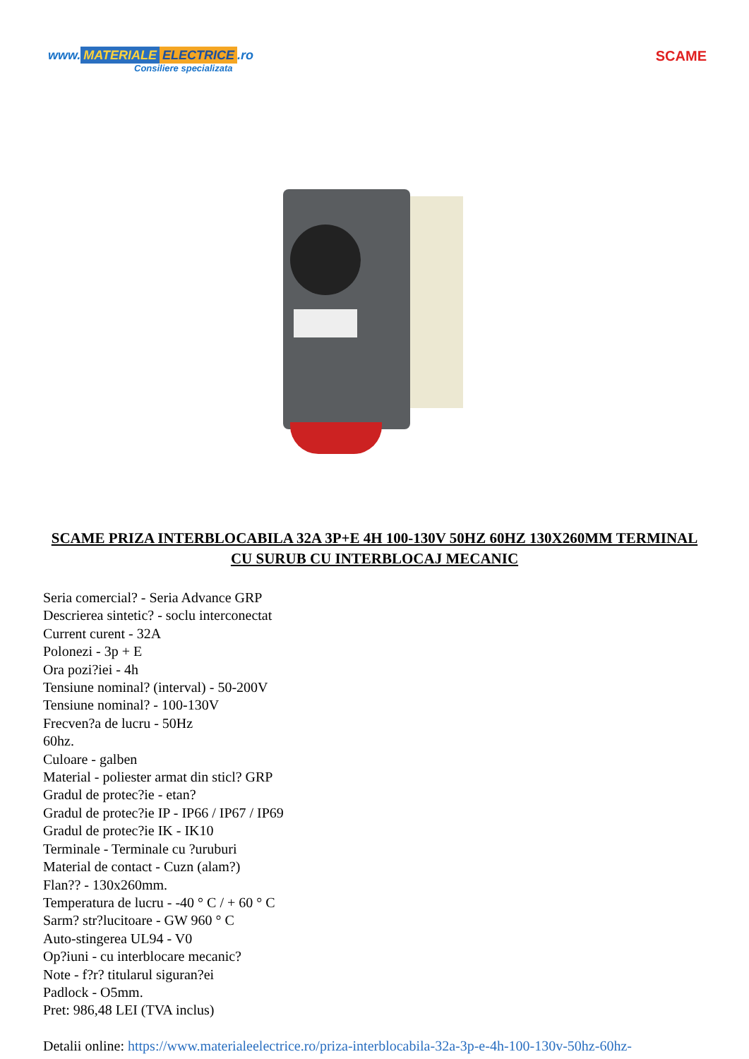www. MATERIALE ELECTRICE.ro
Consiliere specializata
SCAME
SCAME PRIZA INTERBLOCABILA 32A 3P+E 4H 100-130V 50HZ 60HZ 130X260MM TERMINAL CU SURUB CU INTERBLOCAJ MECANIC
Seria comercial? - Seria Advance GRP
Descrierea sintetic? - soclu interconectat
Current curent - 32A
Polonezi - 3p + E
Ora pozi?iei - 4h
Tensiune nominal? (interval) - 50-200V
Tensiune nominal? - 100-130V
Frecven?a de lucru - 50Hz
60hz.
Culoare - galben
Material - poliester armat din sticl? GRP
Gradul de protec?ie - etan?
Gradul de protec?ie IP - IP66 / IP67 / IP69
Gradul de protec?ie IK - IK10
Terminale - Terminale cu ?uruburi
Material de contact - Cuzn (alam?)
Flan?? - 130x260mm.
Temperatura de lucru - -40 ° C / + 60 ° C
Sarm? str?lucitoare - GW 960 ° C
Auto-stingerea UL94 - V0
Op?iuni - cu interblocare mecanic?
Note - f?r? titularul siguran?ei
Padlock - O5mm.
Pret: 986,48 LEI (TVA inclus)
Detalii online: https://www.materialeelectrice.ro/priza-interblocabila-32a-3p-e-4h-100-130v-50hz-60hz-